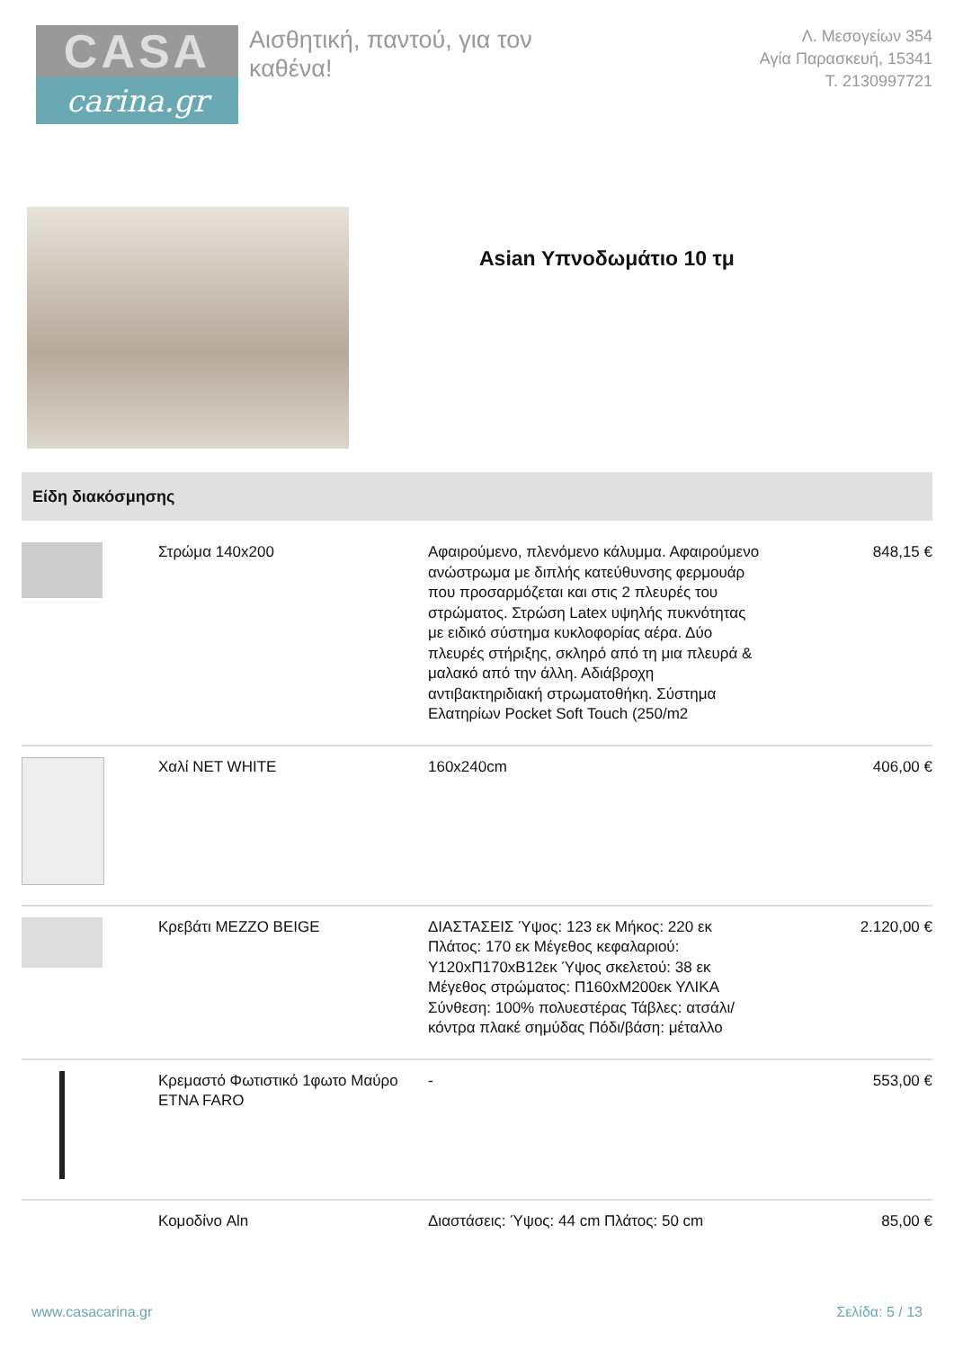CASA
carina.gr
Αισθητική, παντού, για τον καθένα!
Λ. Μεσογείων 354
Αγία Παρασκευή, 15341
Τ. 2130997721
Asian Υπνοδωμάτιο 10 τμ
Είδη διακόσμησης
| | Στρώμα 140x200 | Αφαιρούμενο, πλενόμενο κάλυμμα. Αφαιρούμενο ανώστρωμα με διπλής κατεύθυνσης φερμουάρ που προσαρμόζεται και στις 2 πλευρές του στρώματος. Στρώση Latex υψηλής πυκνότητας με ειδικό σύστημα κυκλοφορίας αέρα. Δύο πλευρές στήριξης, σκληρό από τη μια πλευρά & μαλακό από την άλλη. Αδιάβροχη αντιβακτηριδιακή στρωματοθήκη. Σύστημα Ελατηρίων Pocket Soft Touch (250/m2 | 848,15 € |
| | Χαλί NET WHITE | 160x240cm | 406,00 € |
| | Κρεβάτι MEZZO BEIGE | ΔΙΑΣΤΑΣΕΙΣ Ύψος: 123 εκ Μήκος: 220 εκ Πλάτος: 170 εκ Μέγεθος κεφαλαριού: Υ120xΠ170xΒ12εκ Ύψος σκελετού: 38 εκ Μέγεθος στρώματος: Π160xΜ200εκ ΥΛΙΚΑ Σύνθεση: 100% πολυεστέρας Τάβλες: ατσάλι/κόντρα πλακέ σημύδας Πόδι/βάση: μέταλλο | 2.120,00 € |
| | Κρεμαστό Φωτιστικό 1φωτο Μαύρο ETNA FARO | - | 553,00 € |
| | Κομοδίνο Aln | Διαστάσεις: Ύψος: 44 cm Πλάτος: 50 cm | 85,00 € |
www.casacarina.gr Σελίδα: 5 / 13